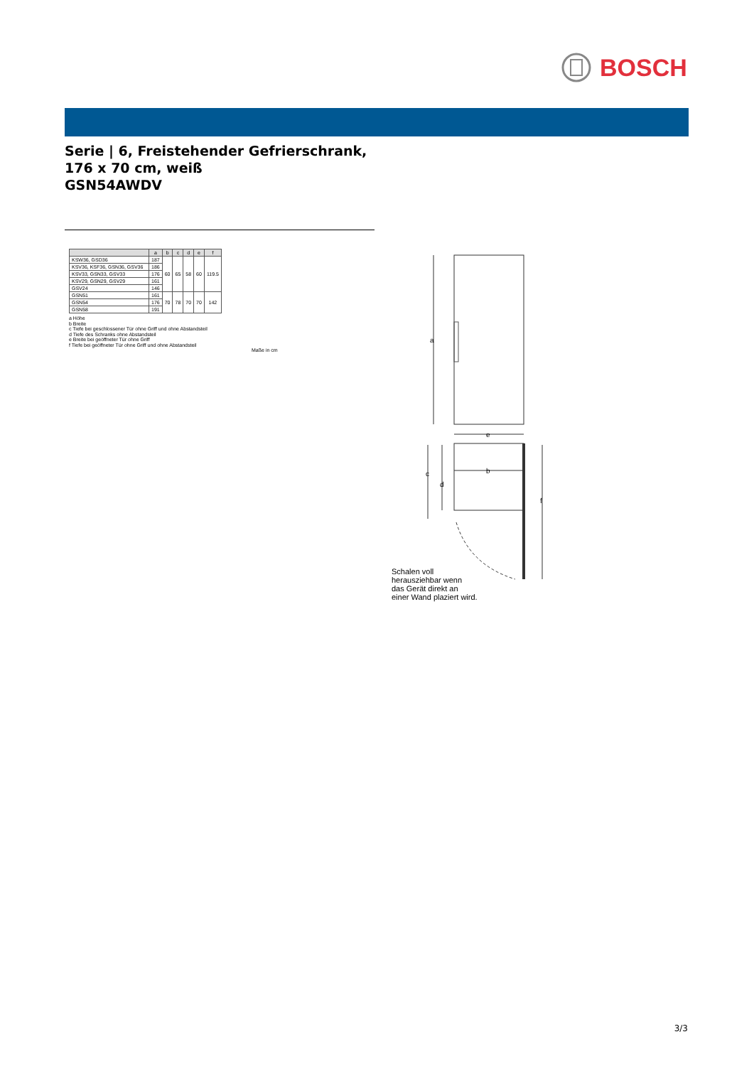BOSCH
Serie | 6, Freistehender Gefrierschrank, 176 x 70 cm, weiß
GSN54AWDV
| | a | b | c | d | e | f |
| --- | --- | --- | --- | --- | --- | --- |
| KSW36, GSD36 | 187 | 60 | 65 | 58 | 60 | 119.5 |
| KSV36, KSF36, GSN36, GSV36 | 186 | | | | | |
| KSV33, GSN33, GSV33 | 176 | | | | | |
| KSV29, GSN29, GSV29 | 161 | | | | | |
| GSV24 | 146 | | | | | |
| GSN51 | 161 | 70 | 78 | 70 | 70 | 142 |
| GSN54 | 176 | | | | | |
| GSN58 | 191 | | | | | |
a Höhe
b Breite
c Tiefe bei geschlossener Tür ohne Griff und ohne Abstandsteil
d Tiefe des Schranks ohne Abstandsteil
e Breite bei geöffneter Tür ohne Griff
f Tiefe bei geöffneter Tür ohne Griff und ohne Abstandsteil
Maße in cm
a
e
b
c
d
f
Schalen voll
herausziehbar wenn
das Gerät direkt an
einer Wand plaziert wird.
3/3